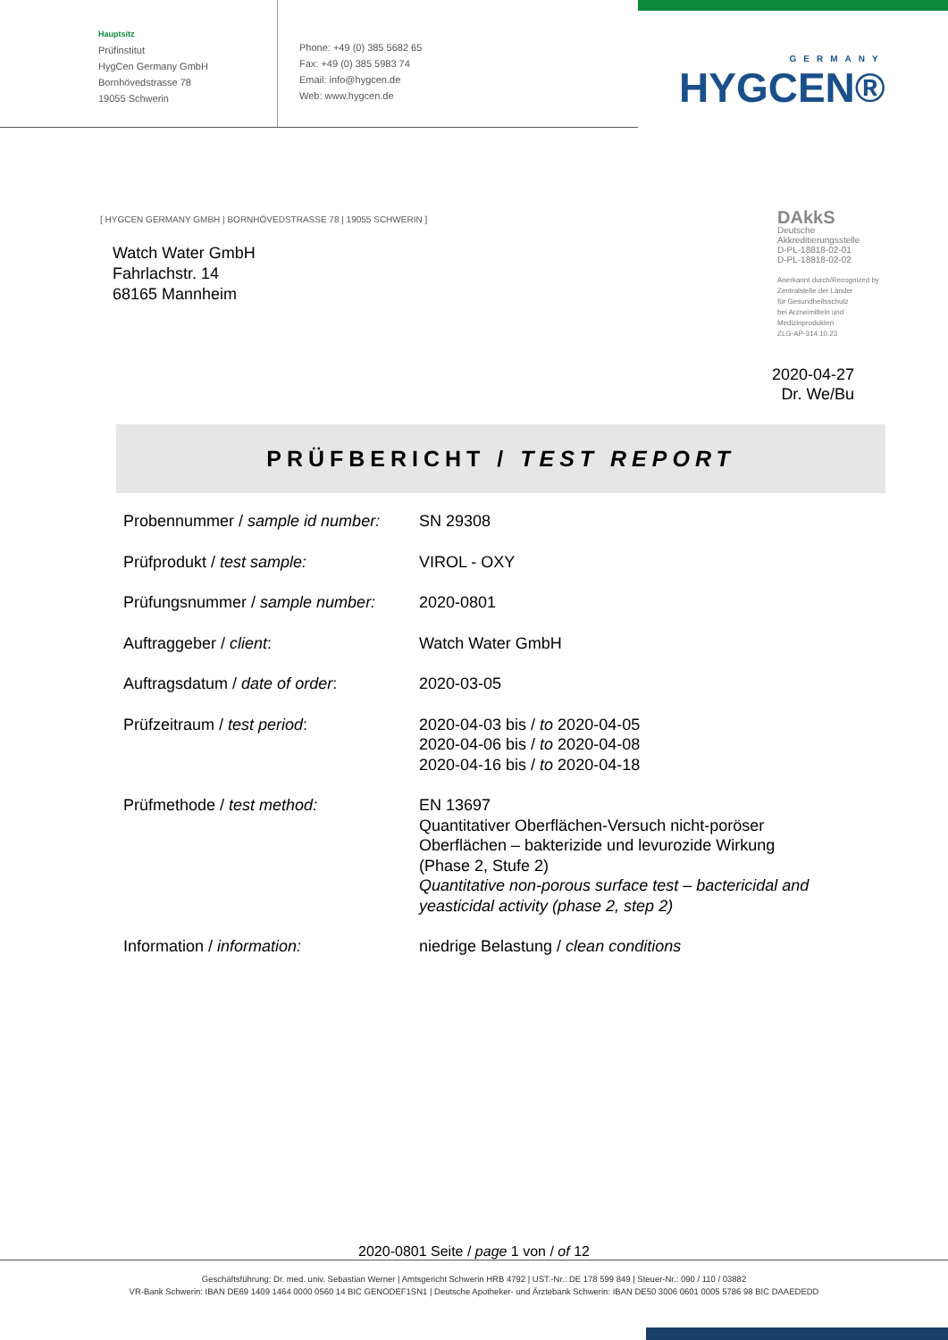Hauptsitz
Prüfinstitut
HygCen Germany GmbH
Bornhövedstrasse 78
19055 Schwerin
Phone: +49 (0) 385 5682 65
Fax: +49 (0) 385 5983 74
Email: info@hygcen.de
Web: www.hygcen.de
GERMANY
HYGCEN®
[ HYGCEN GERMANY GMBH | BORNHÖVEDSTRASSE 78 | 19055 SCHWERIN ]
Watch Water GmbH
Fahrlachstr. 14
68165 Mannheim
DAkkS
Deutsche
Akkreditierungsstelle
D-PL-18818-02-01
D-PL-18818-02-02
Anerkannt durch/Recognized by
Zentralstelle der Länder
für Gesundheitsschutz
bei Arzneimitteln und
Medizinprodukten
ZLG-AP-314.10.23
2020-04-27
Dr. We/Bu
PRÜFBERICHT / TEST REPORT
| Probennummer / sample id number: | SN 29308 |
| Prüfprodukt / test sample: | VIROL - OXY |
| Prüfungsnummer / sample number: | 2020-0801 |
| Auftraggeber / client : | Watch Water GmbH |
| Auftragsdatum / date of order : | 2020-03-05 |
| Prüfzeitraum / test period : | 2020-04-03 bis / to 2020-04-05 2020-04-06 bis / to 2020-04-08 2020-04-16 bis / to 2020-04-18 |
| Prüfmethode / test method: | EN 13697 Quantitativer Oberflächen-Versuch nicht-poröser Oberflächen – bakterizide und levurozide Wirkung (Phase 2, Stufe 2) Quantitative non-porous surface test – bactericidal and yeasticidal activity (phase 2, step 2) |
| Information / information: | niedrige Belastung / clean conditions |
2020-0801 Seite / page 1 von / of 12
Geschäftsführung: Dr. med. univ. Sebastian Werner | Amtsgericht Schwerin HRB 4792 | UST.-Nr.: DE 178 599 849 | Steuer-Nr.: 090 / 110 / 03882
VR-Bank Schwerin: IBAN DE69 1409 1464 0000 0560 14 BIC GENODEF1SN1 | Deutsche Apotheker- und Ärztebank Schwerin: IBAN DE50 3006 0601 0005 5786 98 BIC DAAEDEDD